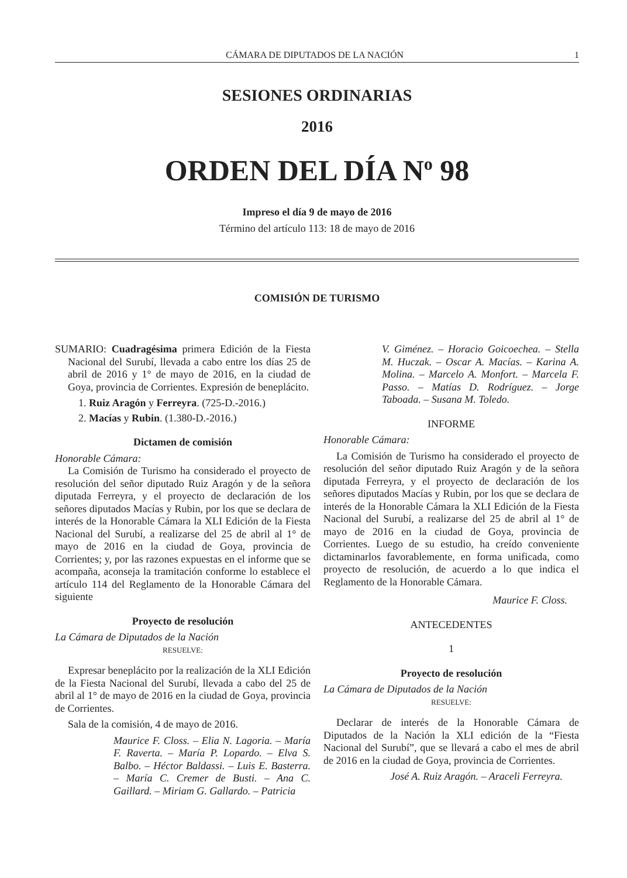CÁMARA DE DIPUTADOS DE LA NACIÓN 1
SESIONES ORDINARIAS
2016
ORDEN DEL DÍA N<sup>o</sup> 98
Impreso el día 9 de mayo de 2016
Término del artículo 113: 18 de mayo de 2016
COMISIÓN DE TURISMO
SUMARIO: Cuadragésima primera Edición de la Fiesta Nacional del Surubí, llevada a cabo entre los días 25 de abril de 2016 y 1° de mayo de 2016, en la ciudad de Goya, provincia de Corrientes. Expresión de beneplácito.
1. Ruiz Aragón y Ferreyra. (725-D.-2016.)
2. Macías y Rubin. (1.380-D.-2016.)
Dictamen de comisión
Honorable Cámara:
La Comisión de Turismo ha considerado el proyecto de resolución del señor diputado Ruiz Aragón y de la señora diputada Ferreyra, y el proyecto de declaración de los señores diputados Macías y Rubin, por los que se declara de interés de la Honorable Cámara la XLI Edición de la Fiesta Nacional del Surubí, a realizarse del 25 de abril al 1° de mayo de 2016 en la ciudad de Goya, provincia de Corrientes; y, por las razones expuestas en el informe que se acompaña, aconseja la tramitación conforme lo establece el artículo 114 del Reglamento de la Honorable Cámara del siguiente
Proyecto de resolución
La Cámara de Diputados de la Nación
RESUELVE:
Expresar beneplácito por la realización de la XLI Edición de la Fiesta Nacional del Surubí, llevada a cabo del 25 de abril al 1° de mayo de 2016 en la ciudad de Goya, provincia de Corrientes.
Sala de la comisión, 4 de mayo de 2016.
Maurice F. Closs. – Elia N. Lagoria. – María F. Raverta. – María P. Lopardo. – Elva S. Balbo. – Héctor Baldassi. – Luis E. Basterra. – María C. Cremer de Busti. – Ana C. Gaillard. – Miriam G. Gallardo. – Patricia
V. Giménez. – Horacio Goicoechea. – Stella M. Huczak. – Oscar A. Macías. – Karina A. Molina. – Marcelo A. Monfort. – Marcela F. Passo. – Matías D. Rodríguez. – Jorge Taboada. – Susana M. Toledo.
INFORME
Honorable Cámara:
La Comisión de Turismo ha considerado el proyecto de resolución del señor diputado Ruiz Aragón y de la señora diputada Ferreyra, y el proyecto de declaración de los señores diputados Macías y Rubin, por los que se declara de interés de la Honorable Cámara la XLI Edición de la Fiesta Nacional del Surubí, a realizarse del 25 de abril al 1° de mayo de 2016 en la ciudad de Goya, provincia de Corrientes. Luego de su estudio, ha creído conveniente dictaminarlos favorablemente, en forma unificada, como proyecto de resolución, de acuerdo a lo que indica el Reglamento de la Honorable Cámara.
Maurice F. Closs.
ANTECEDENTES
1
Proyecto de resolución
La Cámara de Diputados de la Nación
RESUELVE:
Declarar de interés de la Honorable Cámara de Diputados de la Nación la XLI edición de la “Fiesta Nacional del Surubí”, que se llevará a cabo el mes de abril de 2016 en la ciudad de Goya, provincia de Corrientes.
José A. Ruiz Aragón. – Araceli Ferreyra.